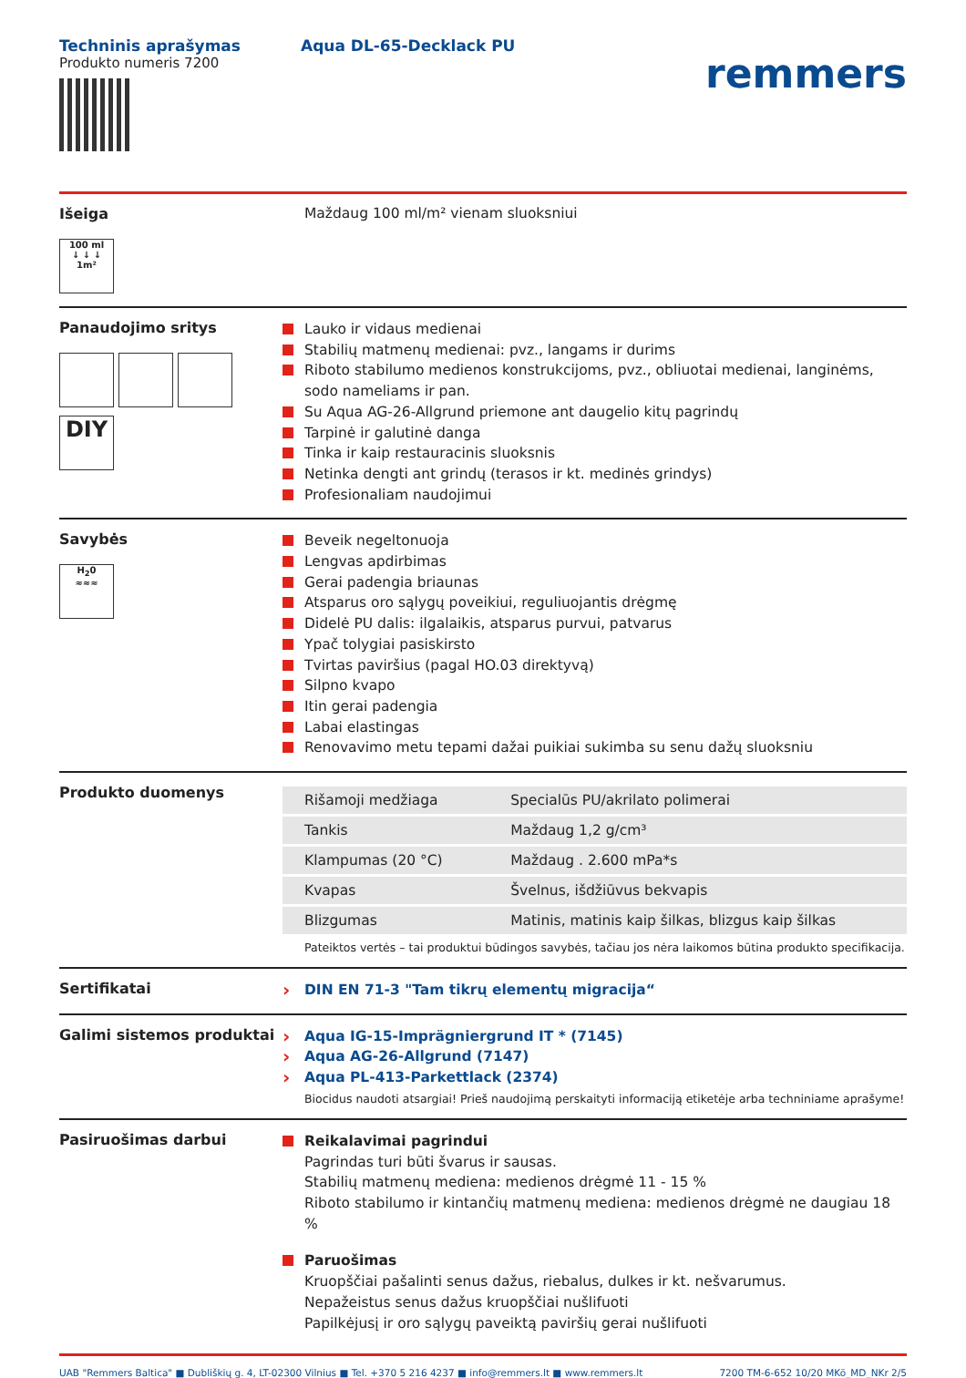Techninis aprašymas
Produkto numeris 7200
Aqua DL-65-Decklack PU
remmers
Išeiga
100 ml
↓ ↓ ↓
1m²
Maždaug 100 ml/m² vienam sluoksniui
Panaudojimo sritys
DIY
Lauko ir vidaus medienai
Stabilių matmenų medienai: pvz., langams ir durims
Riboto stabilumo medienos konstrukcijoms, pvz., obliuotai medienai, langinėms, sodo nameliams ir pan.
Su Aqua AG-26-Allgrund priemone ant daugelio kitų pagrindų
Tarpinė ir galutinė danga
Tinka ir kaip restauracinis sluoksnis
Netinka dengti ant grindų (terasos ir kt. medinės grindys)
Profesionaliam naudojimui
Savybės
H<sub>2</sub>0
≈≈≈
Beveik negeltonuoja
Lengvas apdirbimas
Gerai padengia briaunas
Atsparus oro sąlygų poveikiui, reguliuojantis drėgmę
Didelė PU dalis: ilgalaikis, atsparus purvui, patvarus
Ypač tolygiai pasiskirsto
Tvirtas paviršius (pagal HO.03 direktyvą)
Silpno kvapo
Itin gerai padengia
Labai elastingas
Renovavimo metu tepami dažai puikiai sukimba su senu dažų sluoksniu
Produkto duomenys
| Rišamoji medžiaga | Specialūs PU/akrilato polimerai |
| Tankis | Maždaug 1,2 g/cm³ |
| Klampumas (20 °C) | Maždaug . 2.600 mPa*s |
| Kvapas | Švelnus, išdžiūvus bekvapis |
| Blizgumas | Matinis, matinis kaip šilkas, blizgus kaip šilkas |
Pateiktos vertės – tai produktui būdingos savybės, tačiau jos nėra laikomos būtina produkto specifikacija.
Sertifikatai
DIN EN 71-3 "Tam tikrų elementų migracija“
Galimi sistemos produktai
Aqua IG-15-Imprägniergrund IT * (7145)
Aqua AG-26-Allgrund (7147)
Aqua PL-413-Parkettlack (2374)
Biocidus naudoti atsargiai! Prieš naudojimą perskaityti informaciją etiketėje arba techniniame aprašyme!
Pasiruošimas darbui
Reikalavimai pagrindui
Pagrindas turi būti švarus ir sausas.
Stabilių matmenų mediena: medienos drėgmė 11 - 15 %
Riboto stabilumo ir kintančių matmenų mediena: medienos drėgmė ne daugiau 18 %
Paruošimas
Kruopščiai pašalinti senus dažus, riebalus, dulkes ir kt. nešvarumus.
Nepažeistus senus dažus kruopščiai nušlifuoti
Papilkėjusį ir oro sąlygų paveiktą paviršių gerai nušlifuoti
UAB "Remmers Baltica" ■ Dubliškių g. 4, LT-02300 Vilnius ■ Tel. +370 5 216 4237 ■ info@remmers.lt ■ www.remmers.lt 7200 TM-6-652 10/20 MKö_MD_NKr 2/5